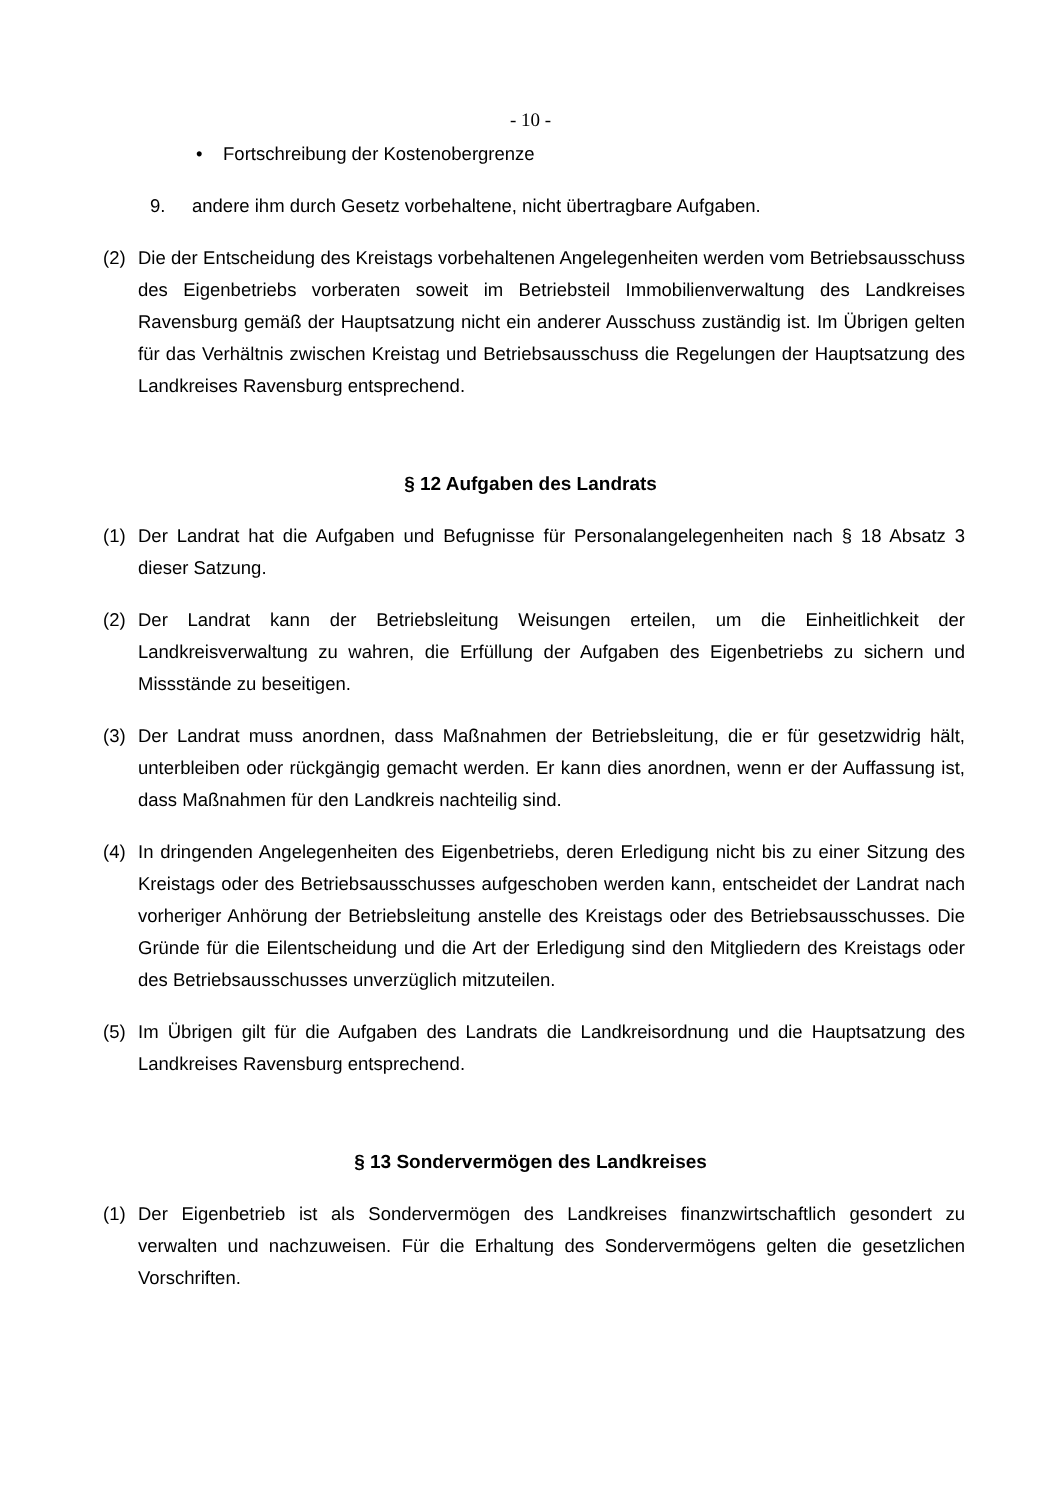- 10 -
• Fortschreibung der Kostenobergrenze
9. andere ihm durch Gesetz vorbehaltene, nicht übertragbare Aufgaben.
(2) Die der Entscheidung des Kreistags vorbehaltenen Angelegenheiten werden vom Betriebsausschuss des Eigenbetriebs vorberaten soweit im Betriebsteil Immobilienverwaltung des Landkreises Ravensburg gemäß der Hauptsatzung nicht ein anderer Ausschuss zuständig ist. Im Übrigen gelten für das Verhältnis zwischen Kreistag und Betriebsausschuss die Regelungen der Hauptsatzung des Landkreises Ravensburg entsprechend.
§ 12 Aufgaben des Landrats
(1) Der Landrat hat die Aufgaben und Befugnisse für Personalangelegenheiten nach § 18 Absatz 3 dieser Satzung.
(2) Der Landrat kann der Betriebsleitung Weisungen erteilen, um die Einheitlichkeit der Landkreisverwaltung zu wahren, die Erfüllung der Aufgaben des Eigenbetriebs zu sichern und Missstände zu beseitigen.
(3) Der Landrat muss anordnen, dass Maßnahmen der Betriebsleitung, die er für gesetzwidrig hält, unterbleiben oder rückgängig gemacht werden. Er kann dies anordnen, wenn er der Auffassung ist, dass Maßnahmen für den Landkreis nachteilig sind.
(4) In dringenden Angelegenheiten des Eigenbetriebs, deren Erledigung nicht bis zu einer Sitzung des Kreistags oder des Betriebsausschusses aufgeschoben werden kann, entscheidet der Landrat nach vorheriger Anhörung der Betriebsleitung anstelle des Kreistags oder des Betriebsausschusses. Die Gründe für die Eilentscheidung und die Art der Erledigung sind den Mitgliedern des Kreistags oder des Betriebsausschusses unverzüglich mitzuteilen.
(5) Im Übrigen gilt für die Aufgaben des Landrats die Landkreisordnung und die Hauptsatzung des Landkreises Ravensburg entsprechend.
§ 13 Sondervermögen des Landkreises
(1) Der Eigenbetrieb ist als Sondervermögen des Landkreises finanzwirtschaftlich gesondert zu verwalten und nachzuweisen. Für die Erhaltung des Sondervermögens gelten die gesetzlichen Vorschriften.